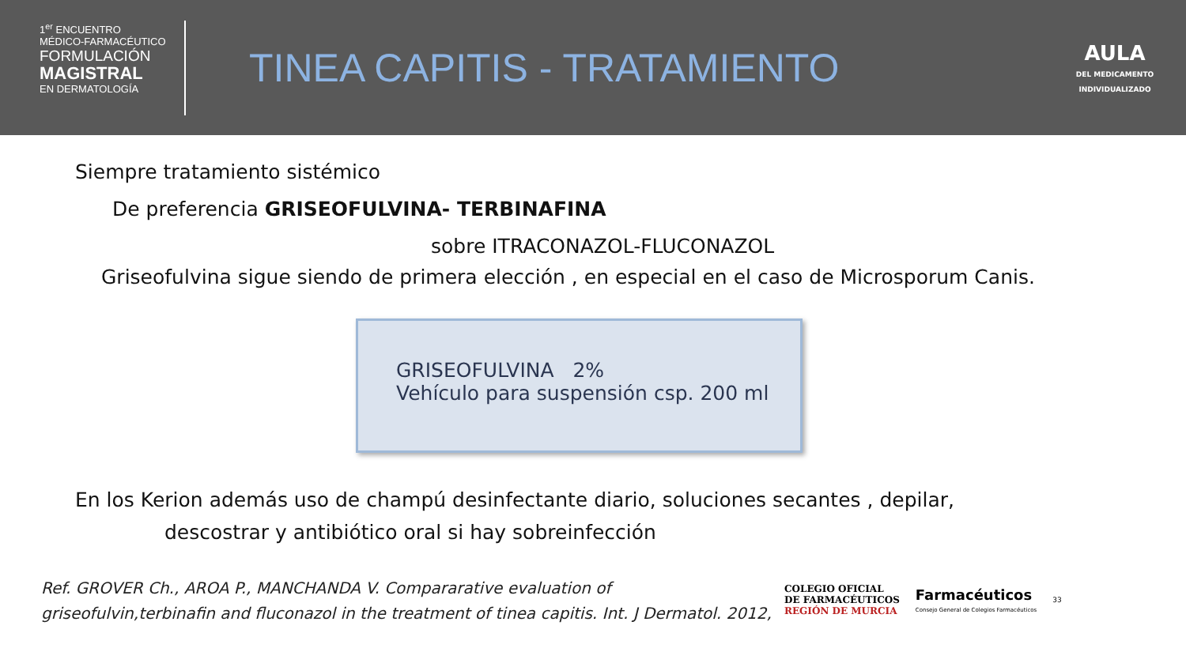1<sup>er</sup> ENCUENTRO
MÉDICO-FARMACÉUTICO
FORMULACIÓN
MAGISTRAL
EN DERMATOLOGÍA
TINEA CAPITIS - TRATAMIENTO
AULA
DEL MEDICAMENTO
INDIVIDUALIZADO
Siempre tratamiento sistémico
De preferencia GRISEOFULVINA- TERBINAFINA
sobre ITRACONAZOL-FLUCONAZOL
Griseofulvina sigue siendo de primera elección , en especial en el caso de Microsporum Canis.
GRISEOFULVINA 2%
Vehículo para suspensión csp. 200 ml
En los Kerion además uso de champú desinfectante diario, soluciones secantes , depilar,
descostrar y antibiótico oral si hay sobreinfección
Ref. GROVER Ch., AROA P., MANCHANDA V. Compararative evaluation of griseofulvin,terbinafin and fluconazol in the treatment of tinea capitis. Int. J Dermatol. 2012,
COLEGIO OFICIAL
DE FARMACÉUTICOS
REGIÓN DE MURCIA
Farmacéuticos
Consejo General de Colegios Farmacéuticos
33